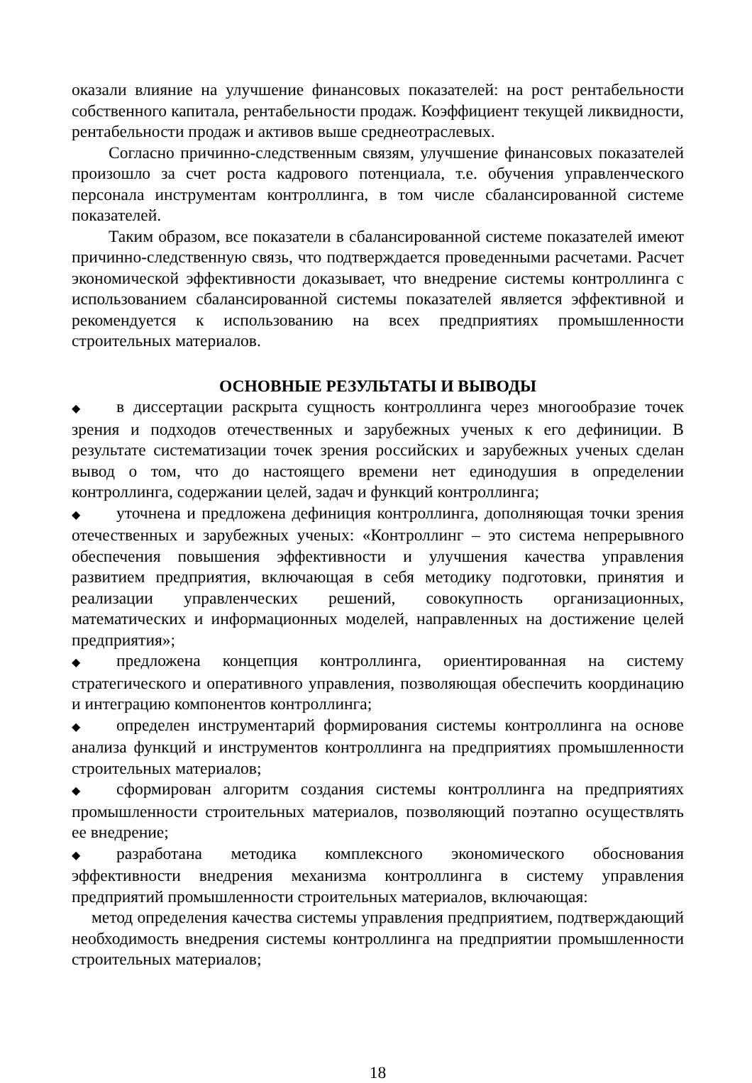оказали влияние на улучшение финансовых показателей: на рост рентабельности собственного капитала, рентабельности продаж. Коэффициент текущей ликвидности, рентабельности продаж и активов выше среднеотраслевых.
Согласно причинно-следственным связям, улучшение финансовых показателей произошло за счет роста кадрового потенциала, т.е. обучения управленческого персонала инструментам контроллинга, в том числе сбалансированной системе показателей.
Таким образом, все показатели в сбалансированной системе показателей имеют причинно-следственную связь, что подтверждается проведенными расчетами. Расчет экономической эффективности доказывает, что внедрение системы контроллинга с использованием сбалансированной системы показателей является эффективной и рекомендуется к использованию на всех предприятиях промышленности строительных материалов.
ОСНОВНЫЕ РЕЗУЛЬТАТЫ И ВЫВОДЫ
◆ в диссертации раскрыта сущность контроллинга через многообразие точек зрения и подходов отечественных и зарубежных ученых к его дефиниции. В результате систематизации точек зрения российских и зарубежных ученых сделан вывод о том, что до настоящего времени нет единодушия в определении контроллинга, содержании целей, задач и функций контроллинга;
◆ уточнена и предложена дефиниция контроллинга, дополняющая точки зрения отечественных и зарубежных ученых: «Контроллинг – это система непрерывного обеспечения повышения эффективности и улучшения качества управления развитием предприятия, включающая в себя методику подготовки, принятия и реализации управленческих решений, совокупность организационных, математических и информационных моделей, направленных на достижение целей предприятия»;
◆ предложена концепция контроллинга, ориентированная на систему стратегического и оперативного управления, позволяющая обеспечить координацию и интеграцию компонентов контроллинга;
◆ определен инструментарий формирования системы контроллинга на основе анализа функций и инструментов контроллинга на предприятиях промышленности строительных материалов;
◆ сформирован алгоритм создания системы контроллинга на предприятиях промышленности строительных материалов, позволяющий поэтапно осуществлять ее внедрение;
◆ разработана методика комплексного экономического обоснования эффективности внедрения механизма контроллинга в систему управления предприятий промышленности строительных материалов, включающая:
метод определения качества системы управления предприятием, подтверждающий необходимость внедрения системы контроллинга на предприятии промышленности строительных материалов;
18